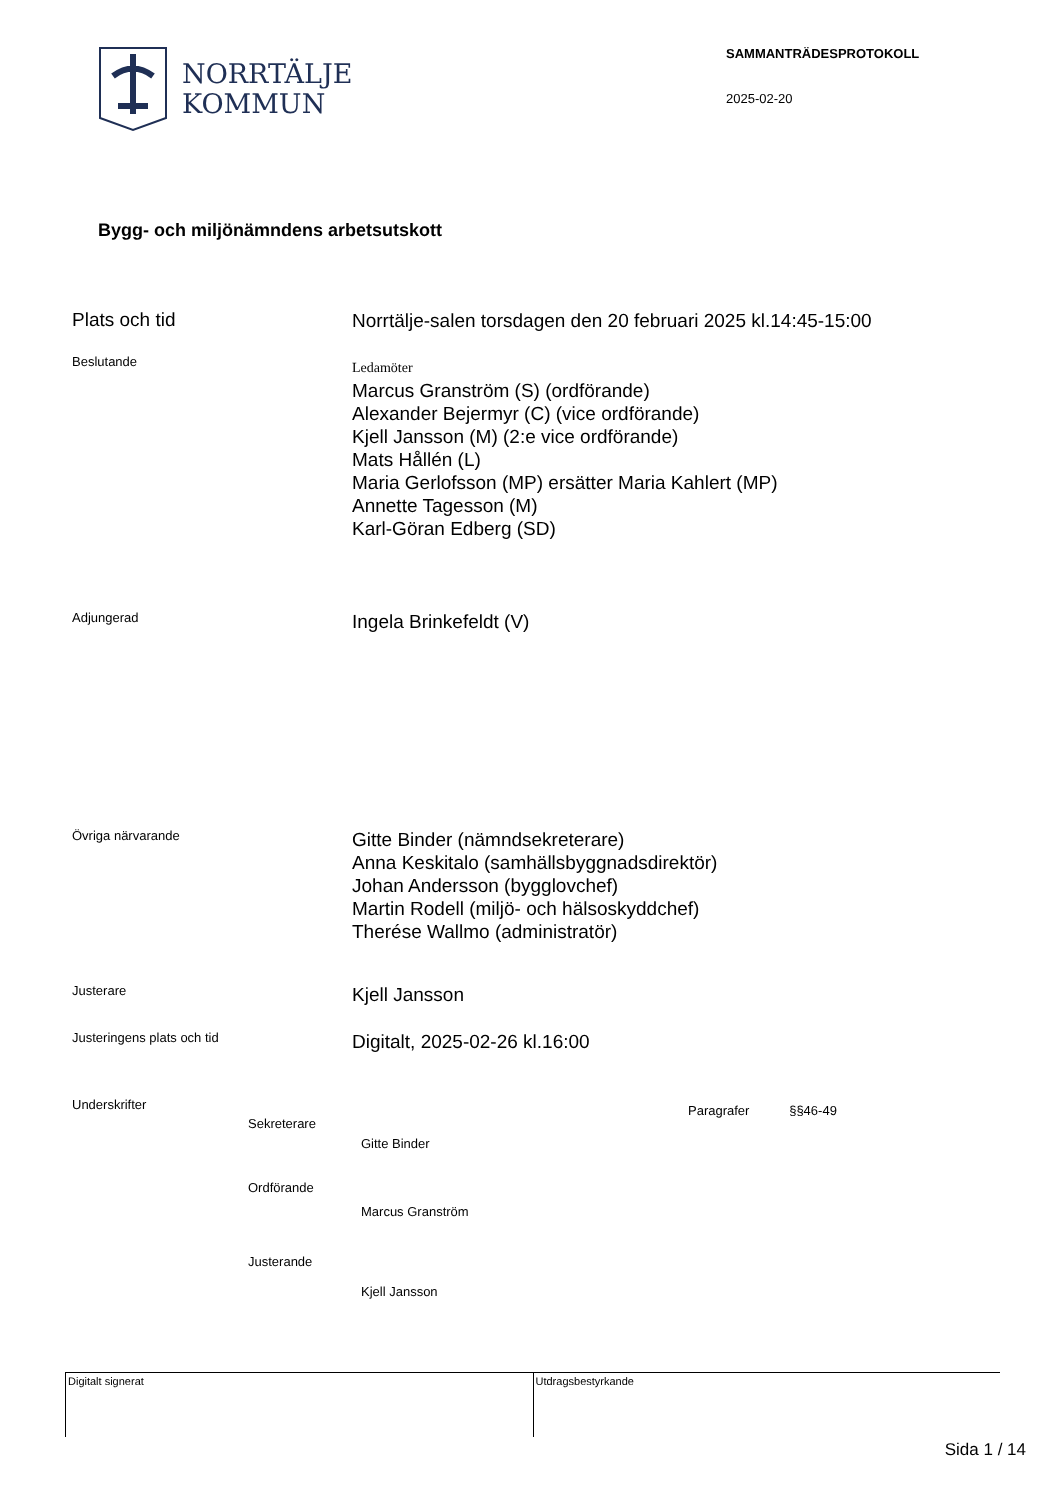NORRTÄLJE
KOMMUN
SAMMANTRÄDESPROTOKOLL
2025-02-20
Bygg- och miljönämndens arbetsutskott
Plats och tid
Norrtälje-salen torsdagen den 20 februari 2025 kl.14:45-15:00
Beslutande
Ledamöter
Marcus Granström (S) (ordförande)
Alexander Bejermyr (C) (vice ordförande)
Kjell Jansson (M) (2:e vice ordförande)
Mats Hållén (L)
Maria Gerlofsson (MP) ersätter Maria Kahlert (MP)
Annette Tagesson (M)
Karl-Göran Edberg (SD)
Adjungerad
Ingela Brinkefeldt (V)
Övriga närvarande
Gitte Binder (nämndsekreterare)
Anna Keskitalo (samhällsbyggnadsdirektör)
Johan Andersson (bygglovchef)
Martin Rodell (miljö- och hälsoskyddchef)
Therése Wallmo (administratör)
Justerare
Kjell Jansson
Justeringens plats och tid
Digitalt, 2025-02-26 kl.16:00
Underskrifter
Sekreterare
Gitte Binder
Ordförande
Marcus Granström
Justerande
Kjell Jansson
Paragrafer §§46-49
Digitalt signerat Utdragsbestyrkande
Sida 1 / 14